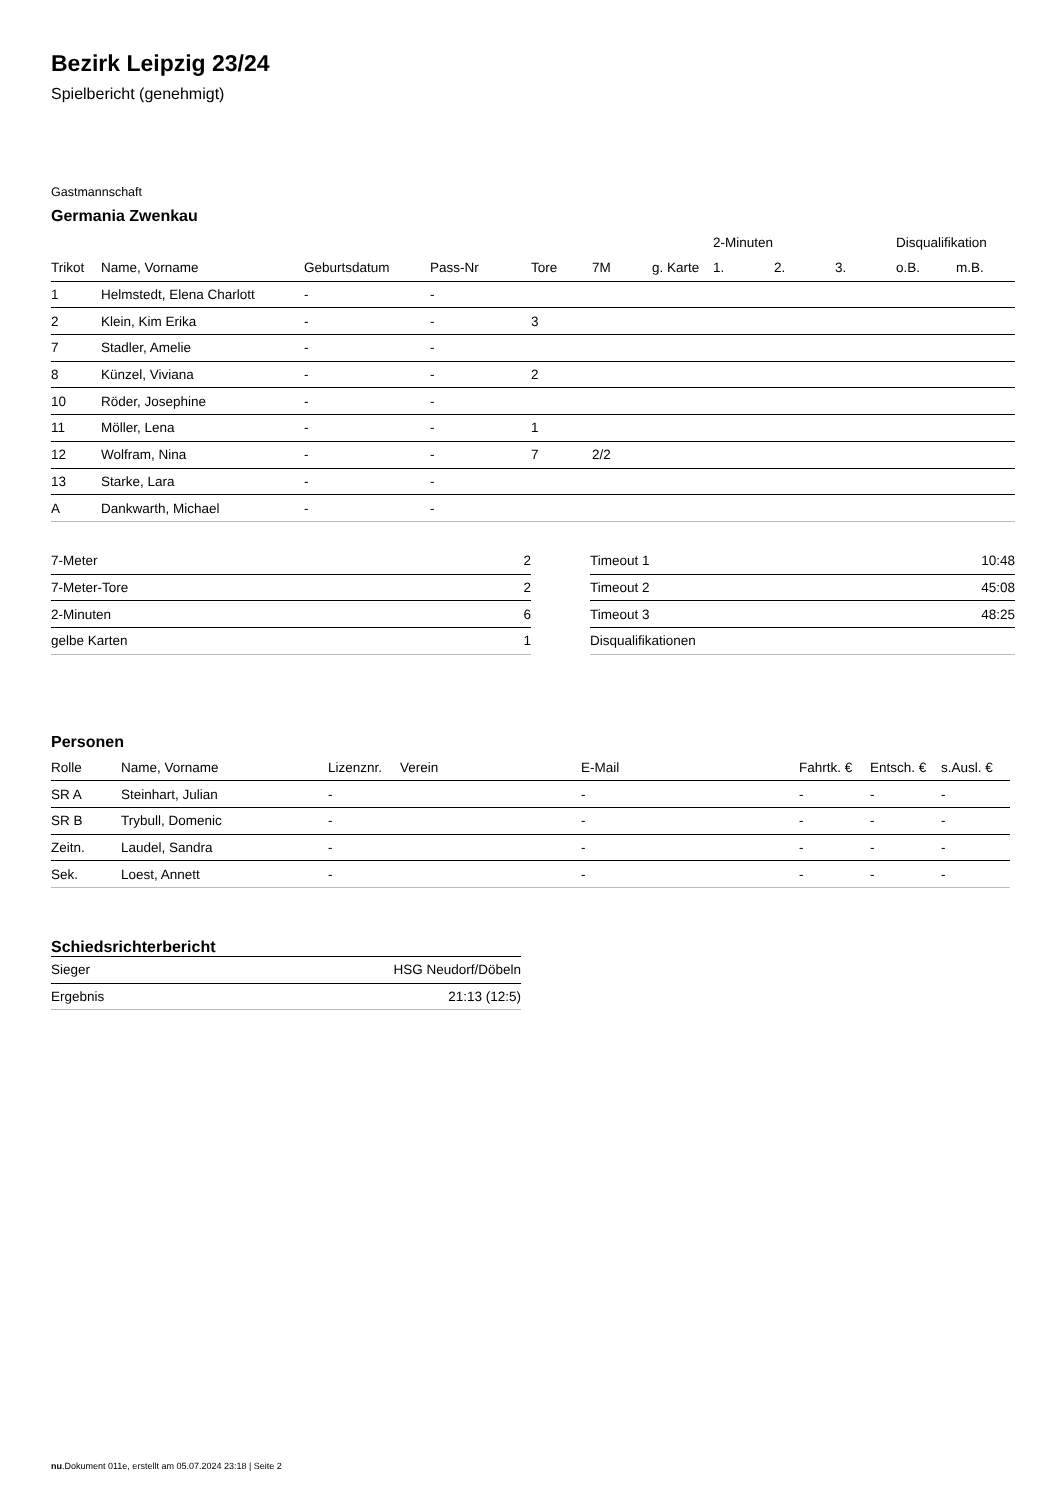Bezirk Leipzig 23/24
Spielbericht (genehmigt)
Gastmannschaft
Germania Zwenkau
| | | | | | | | 2-Minuten | | | Disqualifikation | |
| Trikot | Name, Vorname | Geburtsdatum | Pass-Nr | Tore | 7M | g. Karte | 1. | 2. | 3. | o.B. | m.B. |
| 1 | Helmstedt, Elena Charlott | - | - | | | | | | | | |
| 2 | Klein, Kim Erika | - | - | 3 | | | | | | | |
| 7 | Stadler, Amelie | - | - | | | | | | | | |
| 8 | Künzel, Viviana | - | - | 2 | | | | | | | |
| 10 | Röder, Josephine | - | - | | | | | | | | |
| 11 | Möller, Lena | - | - | 1 | | | | | | | |
| 12 | Wolfram, Nina | - | - | 7 | 2/2 | | | | | | |
| 13 | Starke, Lara | - | - | | | | | | | | |
| A | Dankwarth, Michael | - | - | | | | | | | | |
| 7-Meter | 2 |
| 7-Meter-Tore | 2 |
| 2-Minuten | 6 |
| gelbe Karten | 1 |
| Timeout 1 | 10:48 |
| Timeout 2 | 45:08 |
| Timeout 3 | 48:25 |
| Disqualifikationen | |
Personen
| Rolle | Name, Vorname | Lizenznr. | Verein | E-Mail | Fahrtk. € | Entsch. € | s.Ausl. € |
| --- | --- | --- | --- | --- | --- | --- | --- |
| SR A | Steinhart, Julian | - | | - | - | - | - |
| SR B | Trybull, Domenic | - | | - | - | - | - |
| Zeitn. | Laudel, Sandra | - | | - | - | - | - |
| Sek. | Loest, Annett | - | | - | - | - | - |
Schiedsrichterbericht
| Sieger | HSG Neudorf/Döbeln |
| Ergebnis | 21:13 (12:5) |
nu.Dokument 011e, erstellt am 05.07.2024 23:18 | Seite 2